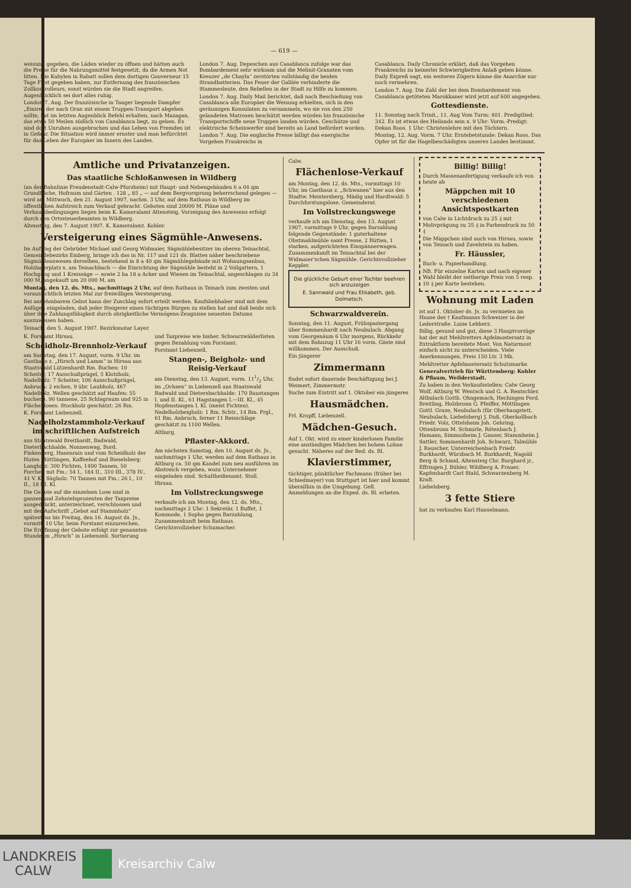— 619 —
weisung gegeben, die Läden wieder zu öffnen und hätten auch die Preise für die Nahrungsmittel festgesetzt, da die Armen Not litten. Die Kabylen in Rabatt sollen dem dortigen Gouverneur 15 Tage Frist gegeben haben, zur Entfernung des französischen Zollkontrolleurs, sonst würden sie die Stadt angreifen. Augenblicklich sei dort alles ruhig.
London 7. Aug. Der französische in Tanger liegende Dampfer „Emire“ der nach Oran mit einem Truppen-Transport abgehen sollte, hat im letzten Augenblick Befehl erhalten, nach Mazagan, das etwa 50 Meilen südlich von Casablanca liegt, zu gehen. Es sind dort Unruhen ausgebrochen und das Leben von Fremden ist in Gefahr. Die Situation wird immer ernster und man befürchtet für das Leben der Europäer im Innern des Landes.
London 7. Aug. Depeschen aus Casablanca zufolge war das Bombardement sehr wirksam und die Melinit-Granaten vom Kreuzer „de Chayla“ zerstörten vollständig die beiden Strandbatterien. Das Feuer der Galilée verhinderte die Stammesleute, den Rebellen in der Stadt zu Hilfe zu kommen.
London 7. Aug. Daily Mail berichtet, daß nach Beschießung von Casablanca alle Europäer die Weisung erhielten, sich in den geräumigen Konsulaten zu versammeln, wo sie von den 250 gelandeten Matrosen beschützt werden würden bis französische Transportschiffe neue Truppen landen würden. Geschütze und elektrische Scheinwerfer sind bereits an Land befördert worden.
London 7. Aug. Die englische Presse billigt das energische Vorgehen Frankreichs in
Casablanca. Daily Chronicle erklärt, daß das Vorgehen Frankreichs zu keinerlei Schwierigkeiten Anlaß geben könne. Daily Expreß sagt, ein weiteres Zögern könne die Anarchie nur noch vermehren.
London 7. Aug. Die Zahl der bei dem Bombardement von Casablanca getöteten Marokkaner wird jetzt auf 600 angegeben.
Gottesdienste.
11. Sonntag nach Trinit., 11. Aug Vom Turm: 401. Predigtlied: 342. Es ist etwas des Heilands sein x. 9 Uhr: Vorm.-Predigt: Dekan Roos. 1 Uhr: Christenlehre mit den Töchtern.
Montag, 12. Aug. Vorm. 7 Uhr. Erntebetstunde: Dekan Roos. Das Opfer ist für die Hagelbeschädigten unseres Landes bestimmt.
Amtliche und Privatanzeigen.
Das staatliche Schloßanwesen in Wildberg
(an der Bahnlinie Freudenstadt-Calw-Pforzheim) mit Haupt- und Nebengebäuden 6 a 04 qm Grundfläche, Hofraum und Gärten . 128 „ 85 „ — auf dem Bergvorsprung beherrschend gelegen — wird am Mittwoch, den 21. August 1907, nachm. 3 Uhr, auf dem Rathaus in Wildberg im öffentlichen Aufstreich zum Verkauf gebracht. Geboten sind 20000 M. Pläne und Verkaufsbedingungen liegen beim K. Kameralamt Altensteig, Vorzeigung des Anwesens erfolgt durch den Ortssteuerbeamten in Wildberg.
Altensteig, den 7. August 1907. K. Kameralamt. Kohler.
Versteigerung eines Sägmühle-Anwesens.
Im Auftrag der Gebrüder Michael und Georg Widmaier, Sägmühlebesitzer im oberen Teinachtal, Gemeindebezirks Emberg, bringe ich das in Nr. 117 und 121 ds. Blattes näher beschriebene Sägmühleanwesen derselben, bestehend in 8 a 40 qm Sägmühlegebäude mit Wohnungsanbau, Holzlagerplatz x. am Teinachbach — die Einrichtung der Sägmühle besteht in 2 Vollgattern, 1 Hochgang und 1 Kreissäge — sowie 2 ha 18 a Acker und Wiesen im Teinachtal, angeschlagen zu 34 000 M, angekauft um 20 000 M, am
Montag, den 12. ds. Mts., nachmittags 2 Uhr, auf dem Rathaus in Teinach zum zweiten und voraussichtlich letzten Mal zur freiwilligen Versteigerung.
Bei annehmbarem Gebot kann der Zuschlag sofort erteilt werden. Kaufsliebhaber sind mit dem Anfügen eingeladen, daß jeder Steigerer einen tüchtigen Bürgen zu stellen hat und daß beide sich über ihre Zahlungsfähigkeit durch obrigkeitliche Vermögens-Zeugnisse neuesten Datums auszuweisen haben.
Teinach, den 5. August 1907. Bezirksnotar Layer.
K. Forstamt Hirsau.
Scheidholz-Brennholz-Verkauf
am Samstag, den 17. August, vorm. 9 Uhr, im Gasthaus z. „Hirsch und Lamm“ in Hirsau aus Staatswald Lützenhardt Rm. Buchen: 10 Scheiter, 17 Ausschußprügel, 5 Klotzholz, Nadelholz: 7 Scheiter, 106 Ausschußprügel, Anbruch: 2 eichen, 9 übr. Laubholz, 467 Nadelholz. Wellen geschätzt auf Haufen: 55 buchene, 90 tannene, 25 Schlagraum und 925 in Flächenlosen. Stockholz geschätzt: 26 Rm.
K. Forstamt Liebenzell.
Nadelholzstammholz-Verkauf im schriftlichen Aufstreich
aus Staatswald Breithardt, Badwald, Dieterbachhalde, Nonnenwag, Bord. Finkenberg, Hasenrain und vom Scheidholz der Huten Möttlingen, Kaffeehof und Bieselsberg: Langholz: 300 Fichten, 1400 Tannen, 50 Forchen mit Fm.: 54 I., 184 II., 310 III., 378 IV., 41 V. Kl. Sägholz: 70 Tannen mit Fm.: 26 I., 10 II., 18 III. Kl.
Die Gebote auf die einzelnen Lose sind in ganzen und Zehntelsprozenten der Taxpreise ausgedrückt, unterzeichnet, verschlossen und mit der Aufschrift „Gebot auf Stammholz“ spätestens bis Freitag, den 16. August ds. Js., vormitt. 10 Uhr, beim Forstamt einzureichen. Die Eröffnung der Gebote erfolgt zur genannten Stunde im „Hirsch“ in Liebenzell. Sortierung
und Taxpreise wie bisher. Schwarzwälderlisten gegen Bezahlung vom Forstamt.
Forstamt Liebenzell.
Stangen-, Beigholz- und Reisig-Verkauf
am Dienstag, den 13. August, vorm. 111/2 Uhr, im „Ochsen“ in Liebenzell aus Staatswald Badwald und Dietersbachhalde: 170 Baustangen I. und II. Kl., 61 Hagstangen I.—III. Kl., 45 Hopfenstangen I. Kl. (meist Fichten). Nadelholzbeigholz: 1 Rm. Schtr., 14 Rm. Prgl., 61 Rm. Anbruch, ferner 11 Reisschläge geschätzt zu 1100 Wellen.
Altburg.
Pflaster-Akkord.
Am nächsten Samstag, den 10. August ds. Js., nachmittags 1 Uhr, werden auf dem Rathaus in Altburg ca. 50 qm Kandel zum neu ausführen im Abstreich vergeben, wozu Unternehmer eingeladen sind. Schultheißenamt. Stoll.
Hirsau.
Im Vollstreckungswege
verkaufe ich am Montag, den 12. ds. Mts., nachmittags 2 Uhr: 1 Sekretär, 1 Buffet, 1 Kommode, 1 Sopha gegen Barzahlung. Zusammenkunft beim Rathaus. Gerichtsvollzieher Schumacher.
Calw.
Flächenlose-Verkauf
am Montag, den 12. ds. Mts., vormittags 10 Uhr, im Gasthaus z. „Schwanen“ hier aus den Stadtw. Meistersberg, Mädig und Hardtwald: 5 Durchforstungslose. Gemeinderat.
Im Vollstreckungswege
verkaufe ich am Dienstag, den 13. August 1907, vormittags 9 Uhr, gegen Barzahlung folgende Gegenstände: 1 guterhaltene Obstmahlmühle samt Presse, 2 Bütten, 1 starken, aufgerichteten Einspännerwagen. Zusammenkunft im Teinachtal bei der Widmaier'schen Sägmühle. Gerichtsvollzieher Keppler.
Die glückliche Geburt einer Tochter beehren sich anzuzeigen
E. Sannwald und Frau Elisabeth, geb. Dolmetsch.
Schwarzwaldverein.
Sonntag, den 11. August, Frühspaziergang über Sommenhardt nach Neubulach. Abgang vom Georgenäum 6 Uhr morgens, Rückkehr mit dem Bahnzug 11 Uhr 16 vorm. Gäste sind willkommen. Der Ausschuß.
Ein jüngerer
Zimmermann
findet sofort dauernde Beschäftigung bei J. Weimert, Zimmermstr.
Suche zum Eintritt auf 1. Oktober ein jüngeres
Hausmädchen.
Frl. Kropff, Liebenzell.
Mädchen-Gesuch.
Auf 1. Okt. wird zu einer kinderlosen Familie eine anständiges Mädchen bei hohem Lohne gesucht. Näheres auf der Red. ds. Bl.
Klavierstimmer,
tüchtiger, pünktlicher Fachmann (früher bei Schiedmayer) von Stuttgart ist hier und kommt überallhin in die Umgebung. Gefl. Anmeldungen an die Exped. ds. Bl. erbeten.
Billig! Billig!
Durch Massenanfertigung verkaufe ich von heute ab
Mäppchen mit 10 verschiedenen Ansichtspostkarten
von Calw in Lichtdruck zu 25 ₰ mit Molivprägung zu 35 ₰ in Farbendruck zu 50 ₰
Die Mäppchen sind auch von Hirsau, sowie von Teinach und Zavelstein zu haben.
Fr. Häussler,
Buch- u. Papierhandlung.
NB. Für einzelne Karten und nach eigener Wahl bleibt der seitherige Preis von 5 resp. 10 ₰ per Karte bestehen.
Wohnung mit Laden
ist auf 1. Oktober ds. Js. zu vermieten im Hause des † Kaufmanns Schweizer in der Lederstraße. Luise Lebherz.
Billig, gesund und gut, diese 3 Hauptvorzüge hat der mit Mehltretters Apfelmostersatz in Extraktform bereitete Most. Von Naturmost einfach nicht zu unterscheiden. Viele Anerkennungen. Preis 150 Ltr. 3 Mk.
Mehltretter Apfelmostersatz Schutzmarke.
Generalvertrieb für Württemberg: Kohler & Pflaum, Weilderstadt.
Zu haben in den Verkaufsstellen: Calw Georg Wolf, Altburg W. Wentsch und G. A. Rentschler, Altbulach Gotth. Ohngemach, Hechingen Ferd. Breitling, Holzbronn G. Pfeiffer, Möttlingen Gottl. Graze, Neubulach (für Oberhaugstett, Neubulach, Liebelsberg) J. Duß, Oberkollbach Friedr. Volz, Ottelsheim Joh. Gehring, Ottenbronn M. Schmirle, Rötenbach J. Hamann, Simmozheim J. Ganser, Stammheim J. Sattler, Sommenhardt Joh. Schwarz, Talmühle J. Rauscher, Unterreichenbach Friedr. Burkhardt, Würzbach M. Burkhardt, Nagold Berg & Schmid, Altensteig Chr. Burghard jr., Effringen J. Bühler, Wildberg A. Frauer, Kapfenhardt Carl Stahl, Schwarzenberg M. Kraft.
Liebelsberg.
3 fette Stiere
hat zu verkaufen Karl Hanselmann.
LANDKREIS
CALW
Kreisarchiv Calw